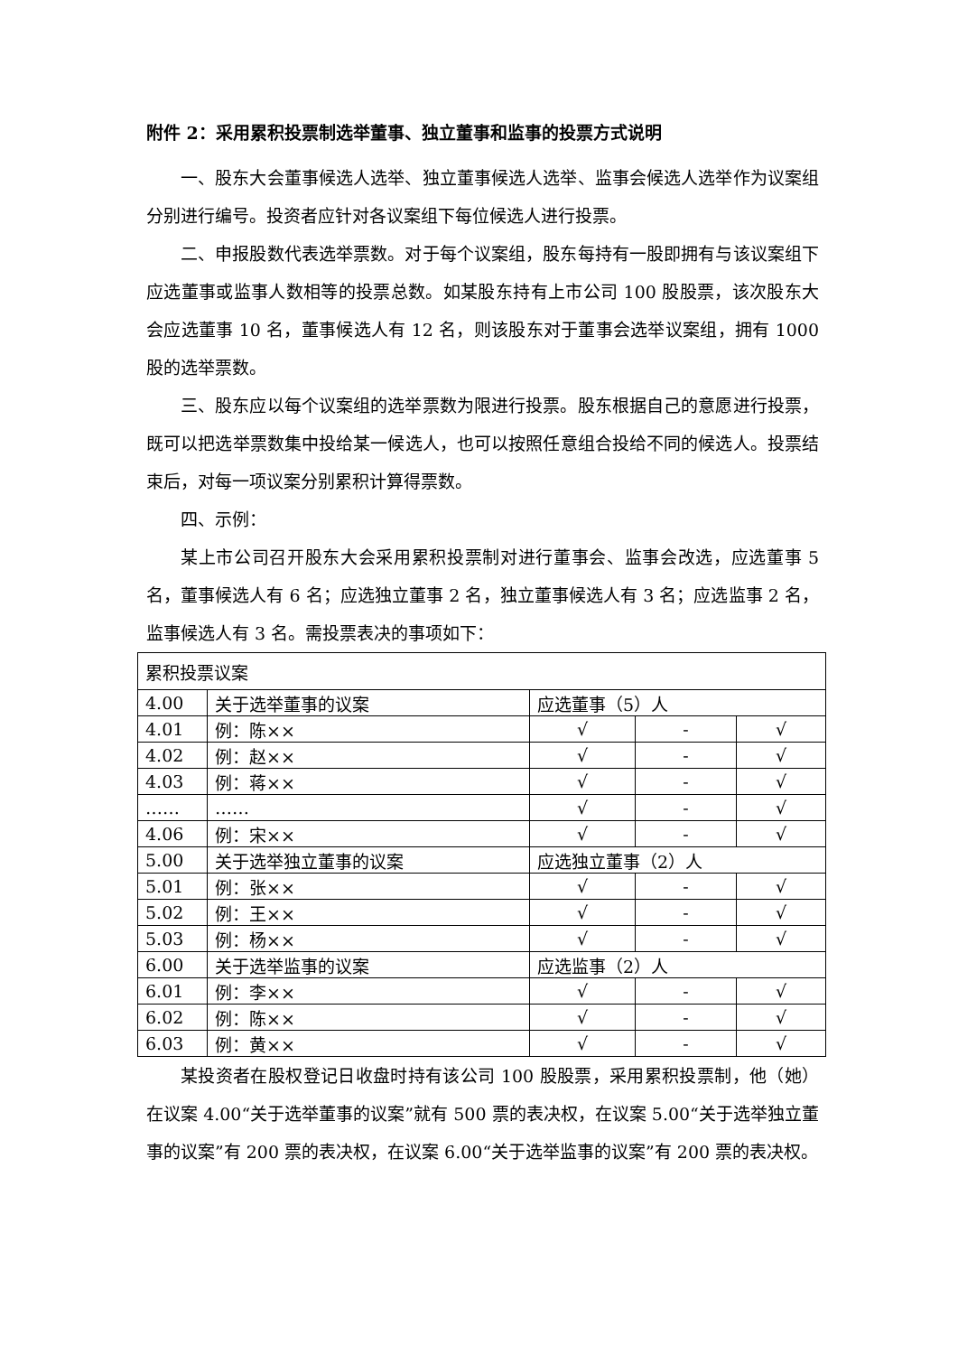附件 2：采用累积投票制选举董事、独立董事和监事的投票方式说明
一、股东大会董事候选人选举、独立董事候选人选举、监事会候选人选举作为议案组分别进行编号。投资者应针对各议案组下每位候选人进行投票。
二、申报股数代表选举票数。对于每个议案组，股东每持有一股即拥有与该议案组下应选董事或监事人数相等的投票总数。如某股东持有上市公司 100 股股票，该次股东大会应选董事 10 名，董事候选人有 12 名，则该股东对于董事会选举议案组，拥有 1000 股的选举票数。
三、股东应以每个议案组的选举票数为限进行投票。股东根据自己的意愿进行投票，既可以把选举票数集中投给某一候选人，也可以按照任意组合投给不同的候选人。投票结束后，对每一项议案分别累积计算得票数。
四、示例：
某上市公司召开股东大会采用累积投票制对进行董事会、监事会改选，应选董事 5 名，董事候选人有 6 名；应选独立董事 2 名，独立董事候选人有 3 名；应选监事 2 名，监事候选人有 3 名。需投票表决的事项如下：
| 累积投票议案 | | | | |
| 4.00 | 关于选举董事的议案 | 应选董事（5）人 | | |
| 4.01 | 例：陈×× | √ | - | √ |
| 4.02 | 例：赵×× | √ | - | √ |
| 4.03 | 例：蒋×× | √ | - | √ |
| …… | …… | √ | - | √ |
| 4.06 | 例：宋×× | √ | - | √ |
| 5.00 | 关于选举独立董事的议案 | 应选独立董事（2）人 | | |
| 5.01 | 例：张×× | √ | - | √ |
| 5.02 | 例：王×× | √ | - | √ |
| 5.03 | 例：杨×× | √ | - | √ |
| 6.00 | 关于选举监事的议案 | 应选监事（2）人 | | |
| 6.01 | 例：李×× | √ | - | √ |
| 6.02 | 例：陈×× | √ | - | √ |
| 6.03 | 例：黄×× | √ | - | √ |
某投资者在股权登记日收盘时持有该公司 100 股股票，采用累积投票制，他（她）在议案 4.00“关于选举董事的议案”就有 500 票的表决权，在议案 5.00“关于选举独立董事的议案”有 200 票的表决权，在议案 6.00“关于选举监事的议案”有 200 票的表决权。